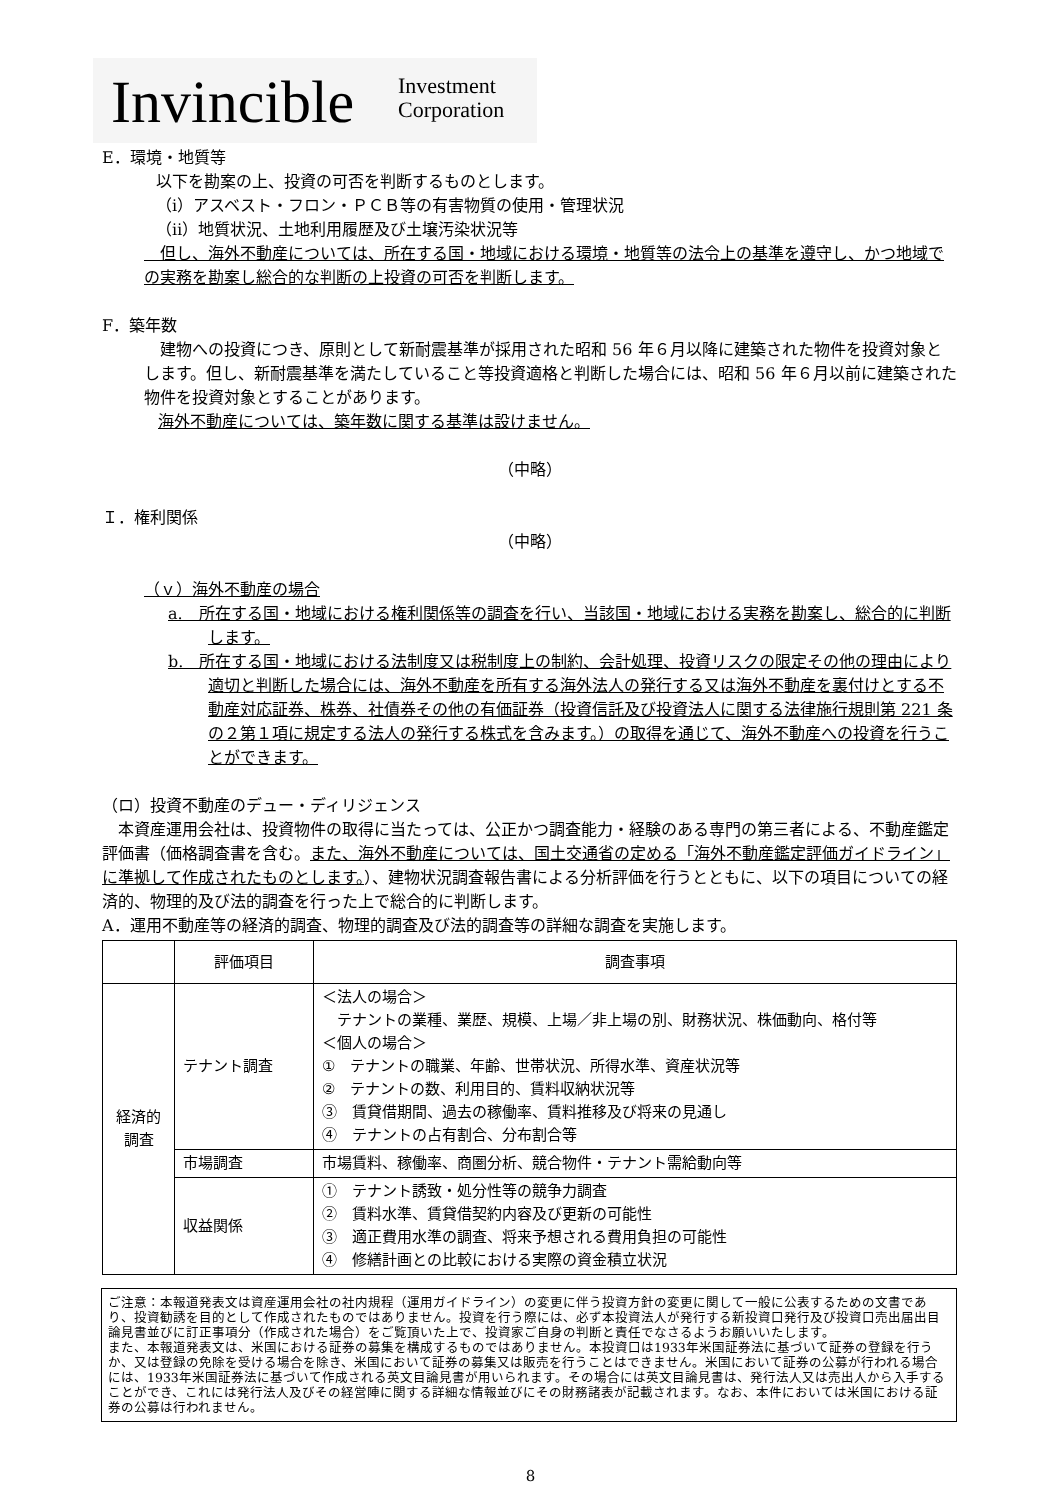Invincible Investment
Corporation
E．環境・地質等
以下を勘案の上、投資の可否を判断するものとします。
（ⅰ）アスベスト・フロン・ＰＣＢ等の有害物質の使用・管理状況
（ⅱ）地質状況、土地利用履歴及び土壌汚染状況等
　但し、海外不動産については、所在する国・地域における環境・地質等の法令上の基準を遵守し、かつ地域での実務を勘案し総合的な判断の上投資の可否を判断します。
F．築年数
　建物への投資につき、原則として新耐震基準が採用された昭和 56 年６月以降に建築された物件を投資対象とします。但し、新耐震基準を満たしていること等投資適格と判断した場合には、昭和 56 年６月以前に建築された物件を投資対象とすることがあります。
海外不動産については、築年数に関する基準は設けません。
（中略）
Ｉ．権利関係
（中略）
（ｖ）海外不動産の場合
a.　所在する国・地域における権利関係等の調査を行い、当該国・地域における実務を勘案し、総合的に判断します。
b.　所在する国・地域における法制度又は税制度上の制約、会計処理、投資リスクの限定その他の理由により適切と判断した場合には、海外不動産を所有する海外法人の発行する又は海外不動産を裏付けとする不動産対応証券、株券、社債券その他の有価証券（投資信託及び投資法人に関する法律施行規則第 221 条の２第１項に規定する法人の発行する株式を含みます。）の取得を通じて、海外不動産への投資を行うことができます。
（ロ）投資不動産のデュー・ディリジェンス
　本資産運用会社は、投資物件の取得に当たっては、公正かつ調査能力・経験のある専門の第三者による、不動産鑑定評価書（価格調査書を含む。また、海外不動産については、国土交通省の定める「海外不動産鑑定評価ガイドライン」に準拠して作成されたものとします。）、建物状況調査報告書による分析評価を行うとともに、以下の項目についての経済的、物理的及び法的調査を行った上で総合的に判断します。
A．運用不動産等の経済的調査、物理的調査及び法的調査等の詳細な調査を実施します。
| | 評価項目 | 調査事項 |
| --- | --- | --- |
| 経済的 調査 | テナント調査 | ＜法人の場合＞ テナントの業種、業歴、規模、上場／非上場の別、財務状況、株価動向、格付等 ＜個人の場合＞ ① テナントの職業、年齢、世帯状況、所得水準、資産状況等 ② テナントの数、利用目的、賃料収納状況等 ③ 賃貸借期間、過去の稼働率、賃料推移及び将来の見通し ④ テナントの占有割合、分布割合等 |
| | 市場調査 | 市場賃料、稼働率、商圏分析、競合物件・テナント需給動向等 |
| | 収益関係 | ① テナント誘致・処分性等の競争力調査 ② 賃料水準、賃貸借契約内容及び更新の可能性 ③ 適正費用水準の調査、将来予想される費用負担の可能性 ④ 修繕計画との比較における実際の資金積立状況 |
ご注意：本報道発表文は資産運用会社の社内規程（運用ガイドライン）の変更に伴う投資方針の変更に関して一般に公表するための文書であり、投資勧誘を目的として作成されたものではありません。投資を行う際には、必ず本投資法人が発行する新投資口発行及び投資口売出届出目論見書並びに訂正事項分（作成された場合）をご覧頂いた上で、投資家ご自身の判断と責任でなさるようお願いいたします。
また、本報道発表文は、米国における証券の募集を構成するものではありません。本投資口は1933年米国証券法に基づいて証券の登録を行うか、又は登録の免除を受ける場合を除き、米国において証券の募集又は販売を行うことはできません。米国において証券の公募が行われる場合には、1933年米国証券法に基づいて作成される英文目論見書が用いられます。その場合には英文目論見書は、発行法人又は売出人から入手することができ、これには発行法人及びその経営陣に関する詳細な情報並びにその財務諸表が記載されます。なお、本件においては米国における証券の公募は行われません。
8